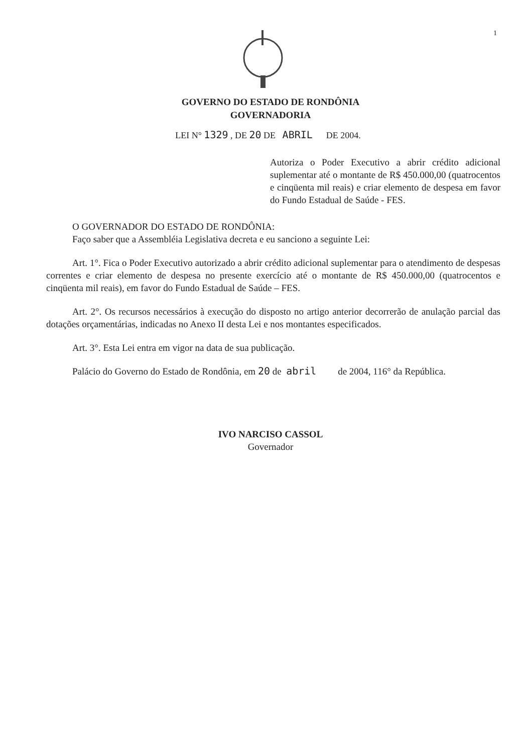1
GOVERNO DO ESTADO DE RONDÔNIA
GOVERNADORIA
LEI N° 1329 , DE 20 DE ABRIL DE 2004.
Autoriza o Poder Executivo a abrir crédito adicional suplementar até o montante de R$ 450.000,00 (quatrocentos e cinqüenta mil reais) e criar elemento de despesa em favor do Fundo Estadual de Saúde - FES.
O GOVERNADOR DO ESTADO DE RONDÔNIA:
Faço saber que a Assembléia Legislativa decreta e eu sanciono a seguinte Lei:
Art. 1°. Fica o Poder Executivo autorizado a abrir crédito adicional suplementar para o atendimento de despesas correntes e criar elemento de despesa no presente exercício até o montante de R$ 450.000,00 (quatrocentos e cinqüenta mil reais), em favor do Fundo Estadual de Saúde – FES.
Art. 2°. Os recursos necessários à execução do disposto no artigo anterior decorrerão de anulação parcial das dotações orçamentárias, indicadas no Anexo II desta Lei e nos montantes especificados.
Art. 3°. Esta Lei entra em vigor na data de sua publicação.
Palácio do Governo do Estado de Rondônia, em 20 de abril de 2004, 116° da República.
IVO NARCISO CASSOL
Governador